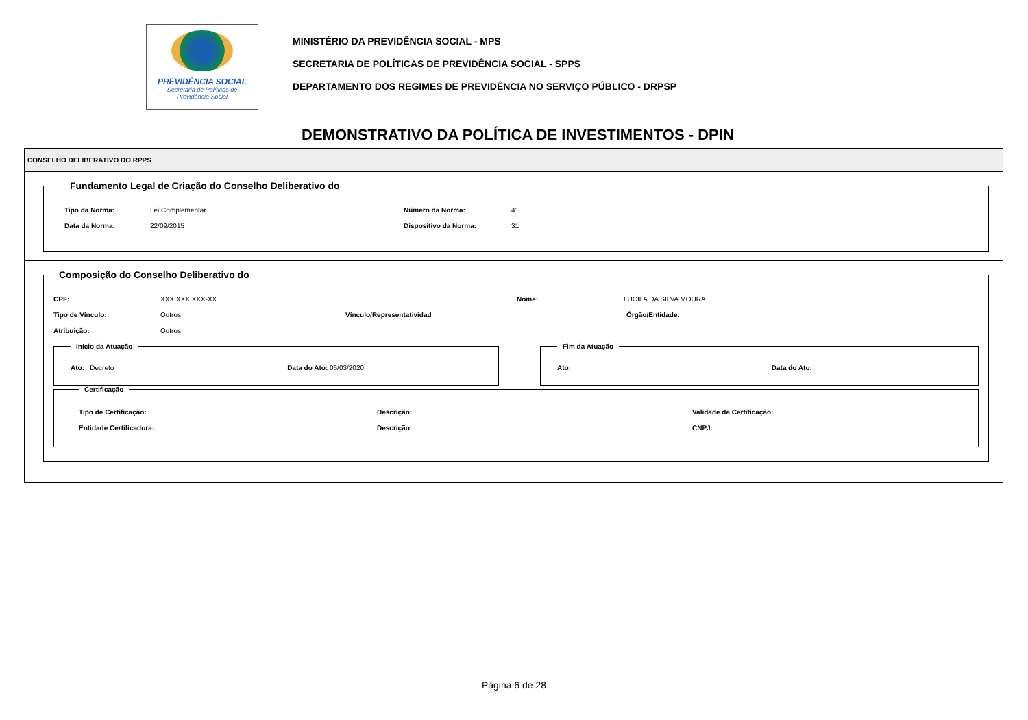PREVIDÊNCIA SOCIAL
Secretaria de Políticas de
Previdência Social
MINISTÉRIO DA PREVIDÊNCIA SOCIAL - MPS
SECRETARIA DE POLÍTICAS DE PREVIDÊNCIA SOCIAL - SPPS
DEPARTAMENTO DOS REGIMES DE PREVIDÊNCIA NO SERVIÇO PÚBLICO - DRPSP
DEMONSTRATIVO DA POLÍTICA DE INVESTIMENTOS - DPIN
CONSELHO DELIBERATIVO DO RPPS
Fundamento Legal de Criação do Conselho Deliberativo do
Tipo da Norma: Lei Complementar Número da Norma: 41
Data da Norma: 22/09/2015 Dispositivo da Norma: 31
Composição do Conselho Deliberativo do
CPF: XXX.XXX.XXX-XX Nome: LUCILA DA SILVA MOURA
Tipo de Vínculo: Outros Vínculo/Representatividad Órgão/Entidade:
Atribuição: Outros
Início da Atuação Ato: Decreto Data do Ato: 06/03/2020 Fim da Atuação Ato: Data do Ato:
Certificação
Tipo de Certificação: Descrição: Validade da Certificação:
Entidade Certificadora: Descrição: CNPJ:
Página 6 de 28